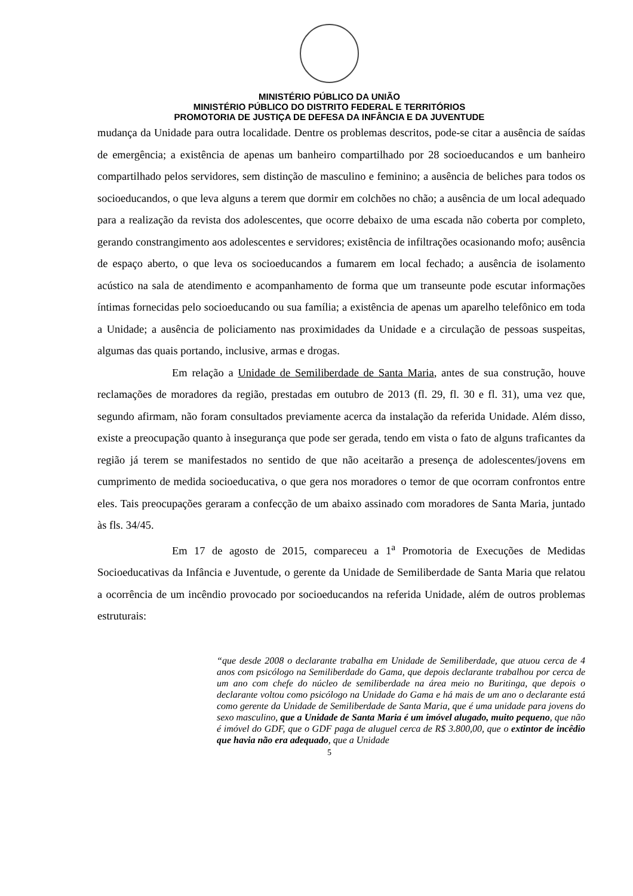MINISTÉRIO PÚBLICO DA UNIÃO
MINISTÉRIO PÚBLICO DO DISTRITO FEDERAL E TERRITÓRIOS
PROMOTORIA DE JUSTIÇA DE DEFESA DA INFÂNCIA E DA JUVENTUDE
mudança da Unidade para outra localidade. Dentre os problemas descritos, pode-se citar a ausência de saídas de emergência; a existência de apenas um banheiro compartilhado por 28 socioeducandos e um banheiro compartilhado pelos servidores, sem distinção de masculino e feminino; a ausência de beliches para todos os socioeducandos, o que leva alguns a terem que dormir em colchões no chão; a ausência de um local adequado para a realização da revista dos adolescentes, que ocorre debaixo de uma escada não coberta por completo, gerando constrangimento aos adolescentes e servidores; existência de infiltrações ocasionando mofo; ausência de espaço aberto, o que leva os socioeducandos a fumarem em local fechado; a ausência de isolamento acústico na sala de atendimento e acompanhamento de forma que um transeunte pode escutar informações íntimas fornecidas pelo socioeducando ou sua família; a existência de apenas um aparelho telefônico em toda a Unidade; a ausência de policiamento nas proximidades da Unidade e a circulação de pessoas suspeitas, algumas das quais portando, inclusive, armas e drogas.
Em relação a Unidade de Semiliberdade de Santa Maria, antes de sua construção, houve reclamações de moradores da região, prestadas em outubro de 2013 (fl. 29, fl. 30 e fl. 31), uma vez que, segundo afirmam, não foram consultados previamente acerca da instalação da referida Unidade. Além disso, existe a preocupação quanto à insegurança que pode ser gerada, tendo em vista o fato de alguns traficantes da região já terem se manifestados no sentido de que não aceitarão a presença de adolescentes/jovens em cumprimento de medida socioeducativa, o que gera nos moradores o temor de que ocorram confrontos entre eles. Tais preocupações geraram a confecção de um abaixo assinado com moradores de Santa Maria, juntado às fls. 34/45.
Em 17 de agosto de 2015, compareceu a 1<sup>a</sup> Promotoria de Execuções de Medidas Socioeducativas da Infância e Juventude, o gerente da Unidade de Semiliberdade de Santa Maria que relatou a ocorrência de um incêndio provocado por socioeducandos na referida Unidade, além de outros problemas estruturais:
“que desde 2008 o declarante trabalha em Unidade de Semiliberdade, que atuou cerca de 4 anos com psicólogo na Semiliberdade do Gama, que depois declarante trabalhou por cerca de um ano com chefe do núcleo de semiliberdade na área meio no Buritinga, que depois o declarante voltou como psicólogo na Unidade do Gama e há mais de um ano o declarante está como gerente da Unidade de Semiliberdade de Santa Maria, que é uma unidade para jovens do sexo masculino, que a Unidade de Santa Maria é um imóvel alugado, muito pequeno, que não é imóvel do GDF, que o GDF paga de aluguel cerca de R$ 3.800,00, que o extintor de incêdio que havia não era adequado, que a Unidade
5